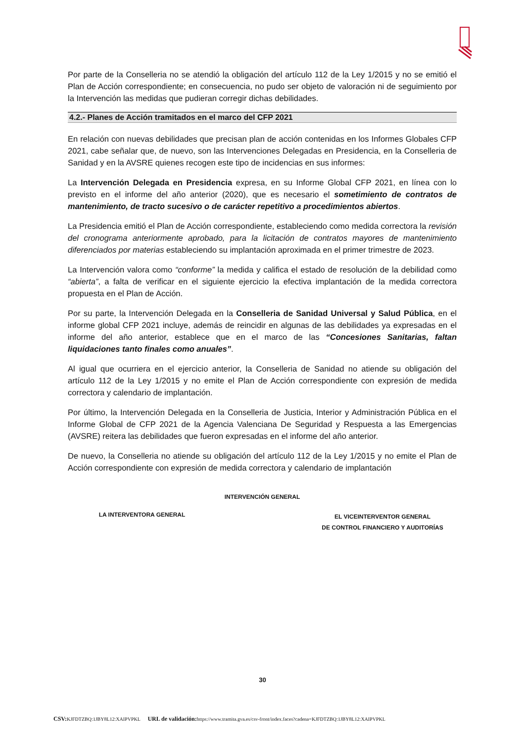Por parte de la Conselleria no se atendió la obligación del artículo 112 de la Ley 1/2015 y no se emitió el Plan de Acción correspondiente; en consecuencia, no pudo ser objeto de valoración ni de seguimiento por la Intervención las medidas que pudieran corregir dichas debilidades.
4.2.- Planes de Acción tramitados en el marco del CFP 2021
En relación con nuevas debilidades que precisan plan de acción contenidas en los Informes Globales CFP 2021, cabe señalar que, de nuevo, son las Intervenciones Delegadas en Presidencia, en la Conselleria de Sanidad y en la AVSRE quienes recogen este tipo de incidencias en sus informes:
La Intervención Delegada en Presidencia expresa, en su Informe Global CFP 2021, en línea con lo previsto en el informe del año anterior (2020), que es necesario el sometimiento de contratos de mantenimiento, de tracto sucesivo o de carácter repetitivo a procedimientos abiertos.
La Presidencia emitió el Plan de Acción correspondiente, estableciendo como medida correctora la revisión del cronograma anteriormente aprobado, para la licitación de contratos mayores de mantenimiento diferenciados por materias estableciendo su implantación aproximada en el primer trimestre de 2023.
La Intervención valora como “conforme” la medida y califica el estado de resolución de la debilidad como “abierta”, a falta de verificar en el siguiente ejercicio la efectiva implantación de la medida correctora propuesta en el Plan de Acción.
Por su parte, la Intervención Delegada en la Conselleria de Sanidad Universal y Salud Pública, en el informe global CFP 2021 incluye, además de reincidir en algunas de las debilidades ya expresadas en el informe del año anterior, establece que en el marco de las “Concesiones Sanitarias, faltan liquidaciones tanto finales como anuales”.
Al igual que ocurriera en el ejercicio anterior, la Conselleria de Sanidad no atiende su obligación del artículo 112 de la Ley 1/2015 y no emite el Plan de Acción correspondiente con expresión de medida correctora y calendario de implantación.
Por último, la Intervención Delegada en la Conselleria de Justicia, Interior y Administración Pública en el Informe Global de CFP 2021 de la Agencia Valenciana De Seguridad y Respuesta a las Emergencias (AVSRE) reitera las debilidades que fueron expresadas en el informe del año anterior.
De nuevo, la Conselleria no atiende su obligación del artículo 112 de la Ley 1/2015 y no emite el Plan de Acción correspondiente con expresión de medida correctora y calendario de implantación
INTERVENCIÓN GENERAL
LA INTERVENTORA GENERAL
EL VICEINTERVENTOR GENERAL
DE CONTROL FINANCIERO Y AUDITORÍAS
30
CSV: KJFDTZBQ:1JBY8L12:XAIPVPKL URL de validación: https://www.tramita.gva.es/csv-front/index.faces?cadena=KJFDTZBQ:1JBY8L12:XAIPVPKL